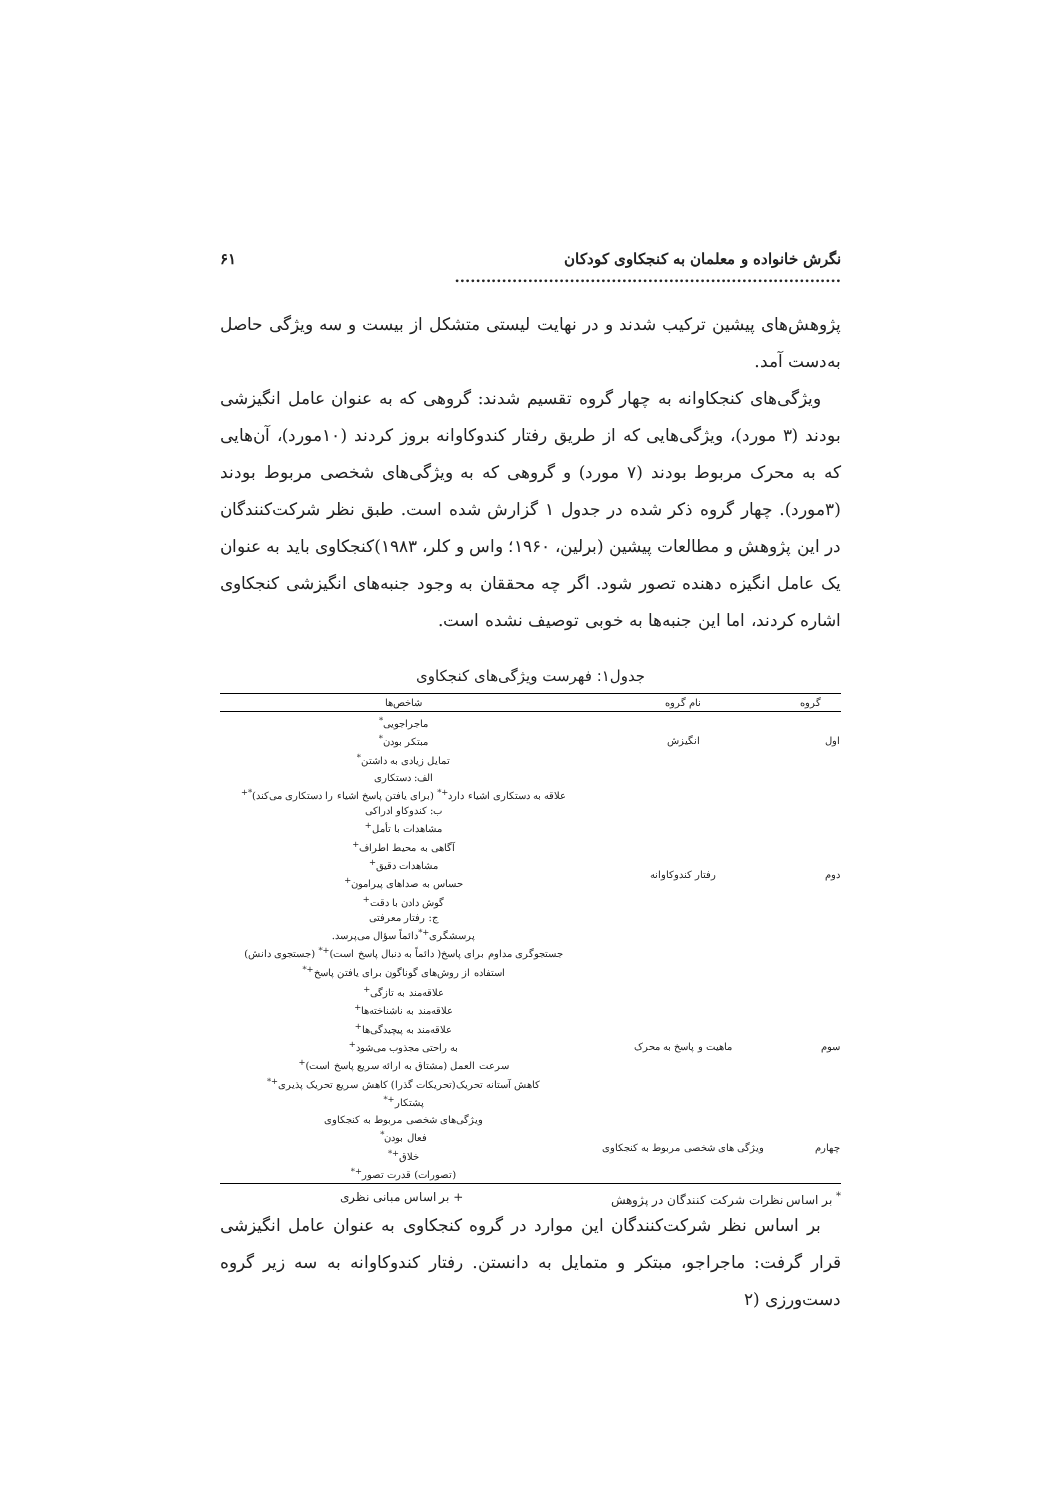نگرش خانواده و معلمان به کنجکاوی کودکان .......................................................................... ۶۱
پژوهش‌های پیشین ترکیب شدند و در نهایت لیستی متشکل از بیست و سه ویژگی حاصل به‌دست آمد.
ویژگی‌های کنجکاوانه به چهار گروه تقسیم شدند: گروهی که به عنوان عامل انگیزشی بودند (۳ مورد)، ویژگی‌هایی که از طریق رفتار کندوکاوانه بروز کردند (۱۰مورد)، آن‌هایی که به محرک مربوط بودند (۷ مورد) و گروهی که به ویژگی‌های شخصی مربوط بودند (۳مورد). چهار گروه ذکر شده در جدول ۱ گزارش شده است. طبق نظر شرکت‌کنندگان در این پژوهش و مطالعات پیشین (برلین، ۱۹۶۰؛ واس و کلر، ۱۹۸۳)کنجکاوی باید به عنوان یک عامل انگیزه دهنده تصور شود. اگر چه محققان به وجود جنبه‌های انگیزشی کنجکاوی اشاره کردند، اما این جنبه‌ها به خوبی توصیف نشده است.
جدول۱: فهرست ویژگی‌های کنجکاوی
| گروه | نام گروه | شاخص‌ها |
| --- | --- | --- |
| اول | انگیزش | ماجراجویی<sup>*</sup> مبتکر بودن<sup>*</sup> تمایل زیادی به داشتن<sup>*</sup> |
| دوم | رفتار کندوکاوانه | الف: دستکاری علاقه به دستکاری اشیاء دارد<sup>+*</sup> (برای یافتن پاسخ اشیاء را دستکاری می‌کند)<sup>*+</sup> ب: کندوکاو ادراکی مشاهدات با تأمل<sup>+</sup> آگاهی به محیط اطراف<sup>+</sup> مشاهدات دقیق<sup>+</sup> حساس به صداهای پیرامون<sup>+</sup> گوش دادن با دقت<sup>+</sup> ج: رفتار معرفتی پرسشگری<sup>+*</sup>دائماً سؤال می‌پرسد. جستجوگری مداوم برای پاسخ( دائماً به دنبال پاسخ است)<sup>+*</sup> (جستجوی دانش) استفاده از روش‌های گوناگون برای یافتن پاسخ<sup>+*</sup> |
| سوم | ماهیت و پاسخ به محرک | علاقه‌مند به تازگی<sup>+</sup> علاقه‌مند به ناشناخته‌ها<sup>+</sup> علاقه‌مند به پیچیدگی‌ها<sup>+</sup> به راحتی مجذوب می‌شود<sup>+</sup> سرعت العمل (مشتاق به ارائه سریع پاسخ است)<sup>+</sup> کاهش آستانه تحریک(تحریکات گذرا) کاهش سریع تحریک پذیری<sup>+*</sup> پشتکار<sup>+*</sup> |
| چهارم | ویژگی های شخصی مربوط به کنجکاوی | ویژگی‌های شخصی مربوط به کنجکاوی فعال بودن<sup>*</sup> خلاق<sup>+*</sup> (تصورات) قدرت تصور<sup>+*</sup> |
<sup>*</sup> بر اساس نظرات شرکت کنندگان در پژوهش + بر اساس مبانی نظری
بر اساس نظر شرکت‌کنندگان این موارد در گروه کنجکاوی به عنوان عامل انگیزشی قرار گرفت: ماجراجو، مبتکر و متمایل به دانستن. رفتار کندوکاوانه به سه زیر گروه دست‌ورزی (۲